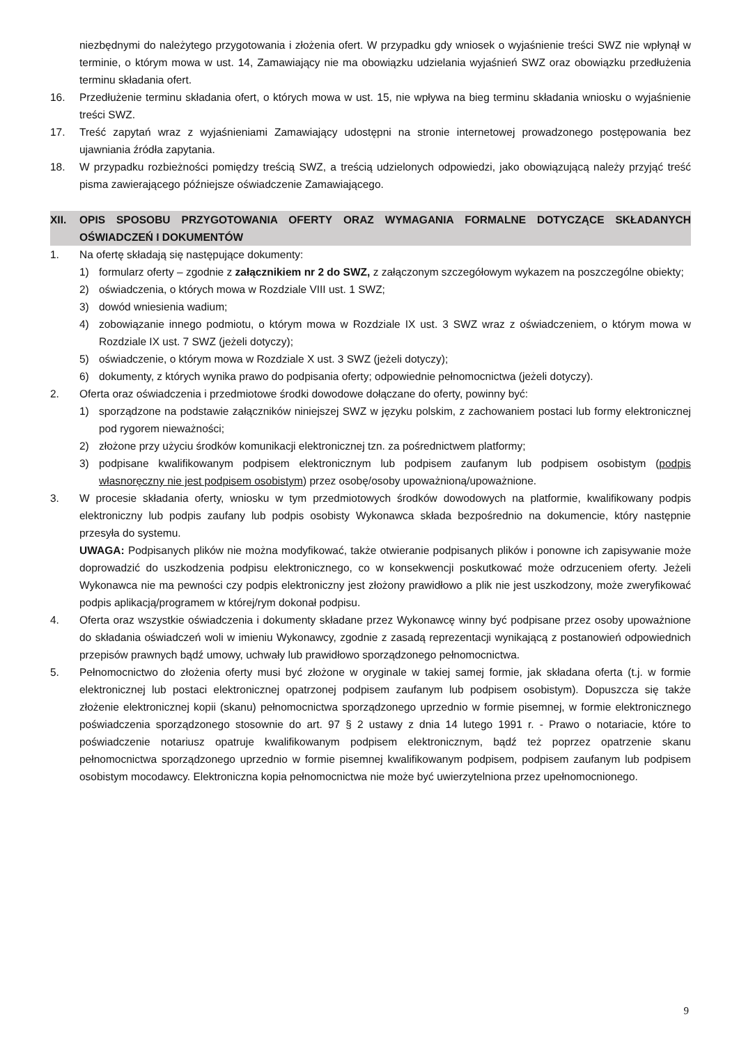niezbędnymi do należytego przygotowania i złożenia ofert. W przypadku gdy wniosek o wyjaśnienie treści SWZ nie wpłynął w terminie, o którym mowa w ust. 14, Zamawiający nie ma obowiązku udzielania wyjaśnień SWZ oraz obowiązku przedłużenia terminu składania ofert.
16. Przedłużenie terminu składania ofert, o których mowa w ust. 15, nie wpływa na bieg terminu składania wniosku o wyjaśnienie treści SWZ.
17. Treść zapytań wraz z wyjaśnieniami Zamawiający udostępni na stronie internetowej prowadzonego postępowania bez ujawniania źródła zapytania.
18. W przypadku rozbieżności pomiędzy treścią SWZ, a treścią udzielonych odpowiedzi, jako obowiązującą należy przyjąć treść pisma zawierającego późniejsze oświadczenie Zamawiającego.
XII. OPIS SPOSOBU PRZYGOTOWANIA OFERTY ORAZ WYMAGANIA FORMALNE DOTYCZĄCE SKŁADANYCH OŚWIADCZEŃ I DOKUMENTÓW
1. Na ofertę składają się następujące dokumenty:
1) formularz oferty – zgodnie z załącznikiem nr 2 do SWZ, z załączonym szczegółowym wykazem na poszczególne obiekty;
2) oświadczenia, o których mowa w Rozdziale VIII ust. 1 SWZ;
3) dowód wniesienia wadium;
4) zobowiązanie innego podmiotu, o którym mowa w Rozdziale IX ust. 3 SWZ wraz z oświadczeniem, o którym mowa w Rozdziale IX ust. 7 SWZ (jeżeli dotyczy);
5) oświadczenie, o którym mowa w Rozdziale X ust. 3 SWZ (jeżeli dotyczy);
6) dokumenty, z których wynika prawo do podpisania oferty; odpowiednie pełnomocnictwa (jeżeli dotyczy).
2. Oferta oraz oświadczenia i przedmiotowe środki dowodowe dołączane do oferty, powinny być:
1) sporządzone na podstawie załączników niniejszej SWZ w języku polskim, z zachowaniem postaci lub formy elektronicznej pod rygorem nieważności;
2) złożone przy użyciu środków komunikacji elektronicznej tzn. za pośrednictwem platformy;
3) podpisane kwalifikowanym podpisem elektronicznym lub podpisem zaufanym lub podpisem osobistym (podpis własnoręczny nie jest podpisem osobistym) przez osobę/osoby upoważnioną/upoważnione.
3. W procesie składania oferty, wniosku w tym przedmiotowych środków dowodowych na platformie, kwalifikowany podpis elektroniczny lub podpis zaufany lub podpis osobisty Wykonawca składa bezpośrednio na dokumencie, który następnie przesyła do systemu.
UWAGA: Podpisanych plików nie można modyfikować, także otwieranie podpisanych plików i ponowne ich zapisywanie może doprowadzić do uszkodzenia podpisu elektronicznego, co w konsekwencji poskutkować może odrzuceniem oferty. Jeżeli Wykonawca nie ma pewności czy podpis elektroniczny jest złożony prawidłowo a plik nie jest uszkodzony, może zweryfikować podpis aplikacją/programem w której/rym dokonał podpisu.
4. Oferta oraz wszystkie oświadczenia i dokumenty składane przez Wykonawcę winny być podpisane przez osoby upoważnione do składania oświadczeń woli w imieniu Wykonawcy, zgodnie z zasadą reprezentacji wynikającą z postanowień odpowiednich przepisów prawnych bądź umowy, uchwały lub prawidłowo sporządzonego pełnomocnictwa.
5. Pełnomocnictwo do złożenia oferty musi być złożone w oryginale w takiej samej formie, jak składana oferta (t.j. w formie elektronicznej lub postaci elektronicznej opatrzonej podpisem zaufanym lub podpisem osobistym). Dopuszcza się także złożenie elektronicznej kopii (skanu) pełnomocnictwa sporządzonego uprzednio w formie pisemnej, w formie elektronicznego poświadczenia sporządzonego stosownie do art. 97 § 2 ustawy z dnia 14 lutego 1991 r. - Prawo o notariacie, które to poświadczenie notariusz opatruje kwalifikowanym podpisem elektronicznym, bądź też poprzez opatrzenie skanu pełnomocnictwa sporządzonego uprzednio w formie pisemnej kwalifikowanym podpisem, podpisem zaufanym lub podpisem osobistym mocodawcy. Elektroniczna kopia pełnomocnictwa nie może być uwierzytelniona przez upełnomocnionego.
9